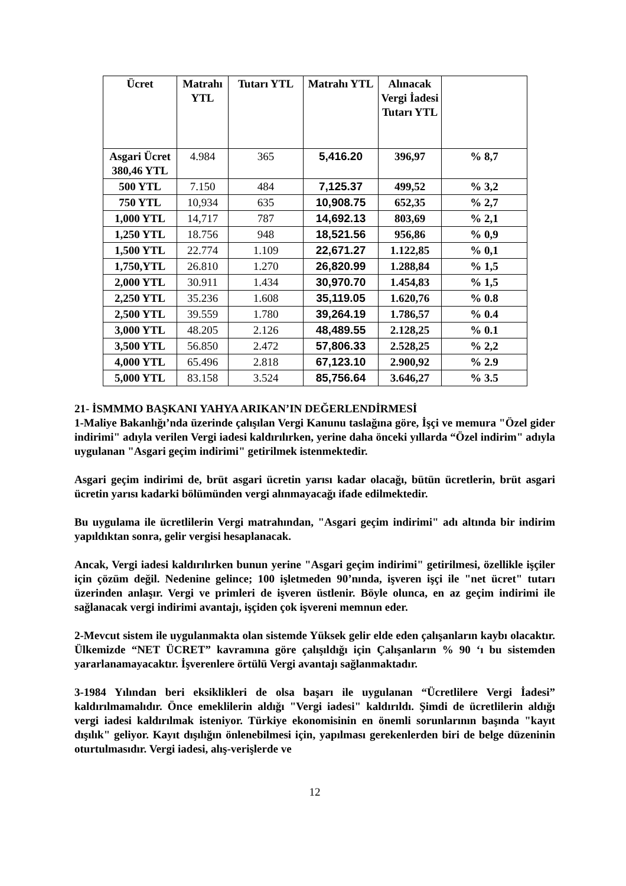| Ücret | Matrahı YTL | Tutarı YTL | Matrahı YTL | Alınacak Vergi İadesi Tutarı YTL | |
| --- | --- | --- | --- | --- | --- |
| Asgari Ücret 380,46 YTL | 4.984 | 365 | 5,416.20 | 396,97 | % 8,7 |
| 500 YTL | 7.150 | 484 | 7,125.37 | 499,52 | % 3,2 |
| 750 YTL | 10,934 | 635 | 10,908.75 | 652,35 | % 2,7 |
| 1,000 YTL | 14,717 | 787 | 14,692.13 | 803,69 | % 2,1 |
| 1,250 YTL | 18.756 | 948 | 18,521.56 | 956,86 | % 0,9 |
| 1,500 YTL | 22.774 | 1.109 | 22,671.27 | 1.122,85 | % 0,1 |
| 1,750,YTL | 26.810 | 1.270 | 26,820.99 | 1.288,84 | % 1,5 |
| 2,000 YTL | 30.911 | 1.434 | 30,970.70 | 1.454,83 | % 1,5 |
| 2,250 YTL | 35.236 | 1.608 | 35,119.05 | 1.620,76 | % 0.8 |
| 2,500 YTL | 39.559 | 1.780 | 39,264.19 | 1.786,57 | % 0.4 |
| 3,000 YTL | 48.205 | 2.126 | 48,489.55 | 2.128,25 | % 0.1 |
| 3,500 YTL | 56.850 | 2.472 | 57,806.33 | 2.528,25 | % 2,2 |
| 4,000 YTL | 65.496 | 2.818 | 67,123.10 | 2.900,92 | % 2.9 |
| 5,000 YTL | 83.158 | 3.524 | 85,756.64 | 3.646,27 | % 3.5 |
21- İSMMMO BAŞKANI YAHYA ARIKAN’IN DEĞERLENDİRMESİ
1-Maliye Bakanlığı’nda üzerinde çalışılan Vergi Kanunu taslağına göre, İşçi ve memura "Özel gider indirimi" adıyla verilen Vergi iadesi kaldırılırken, yerine daha önceki yıllarda “Özel indirim" adıyla uygulanan "Asgari geçim indirimi" getirilmek istenmektedir.
Asgari geçim indirimi de, brüt asgari ücretin yarısı kadar olacağı, bütün ücretlerin, brüt asgari ücretin yarısı kadarki bölümünden vergi alınmayacağı ifade edilmektedir.
Bu uygulama ile ücretlilerin Vergi matrahından, "Asgari geçim indirimi" adı altında bir indirim yapıldıktan sonra, gelir vergisi hesaplanacak.
Ancak, Vergi iadesi kaldırılırken bunun yerine "Asgari geçim indirimi" getirilmesi, özellikle işçiler için çözüm değil. Nedenine gelince; 100 işletmeden 90’nında, işveren işçi ile "net ücret" tutarı üzerinden anlaşır. Vergi ve primleri de işveren üstlenir. Böyle olunca, en az geçim indirimi ile sağlanacak vergi indirimi avantajı, işçiden çok işvereni memnun eder.
2-Mevcut sistem ile uygulanmakta olan sistemde Yüksek gelir elde eden çalışanların kaybı olacaktır. Ülkemizde “NET ÜCRET” kavramına göre çalışıldığı için Çalışanların % 90 ‘ı bu sistemden yararlanamayacaktır. İşverenlere örtülü Vergi avantajı sağlanmaktadır.
3-1984 Yılından beri eksiklikleri de olsa başarı ile uygulanan “Ücretlilere Vergi İadesi” kaldırılmamalıdır. Önce emeklilerin aldığı "Vergi iadesi" kaldırıldı. Şimdi de ücretlilerin aldığı vergi iadesi kaldırılmak isteniyor. Türkiye ekonomisinin en önemli sorunlarının başında "kayıt dışılık" geliyor. Kayıt dışılığın önlenebilmesi için, yapılması gerekenlerden biri de belge düzeninin oturtulmasıdır. Vergi iadesi, alış-verişlerde ve
12